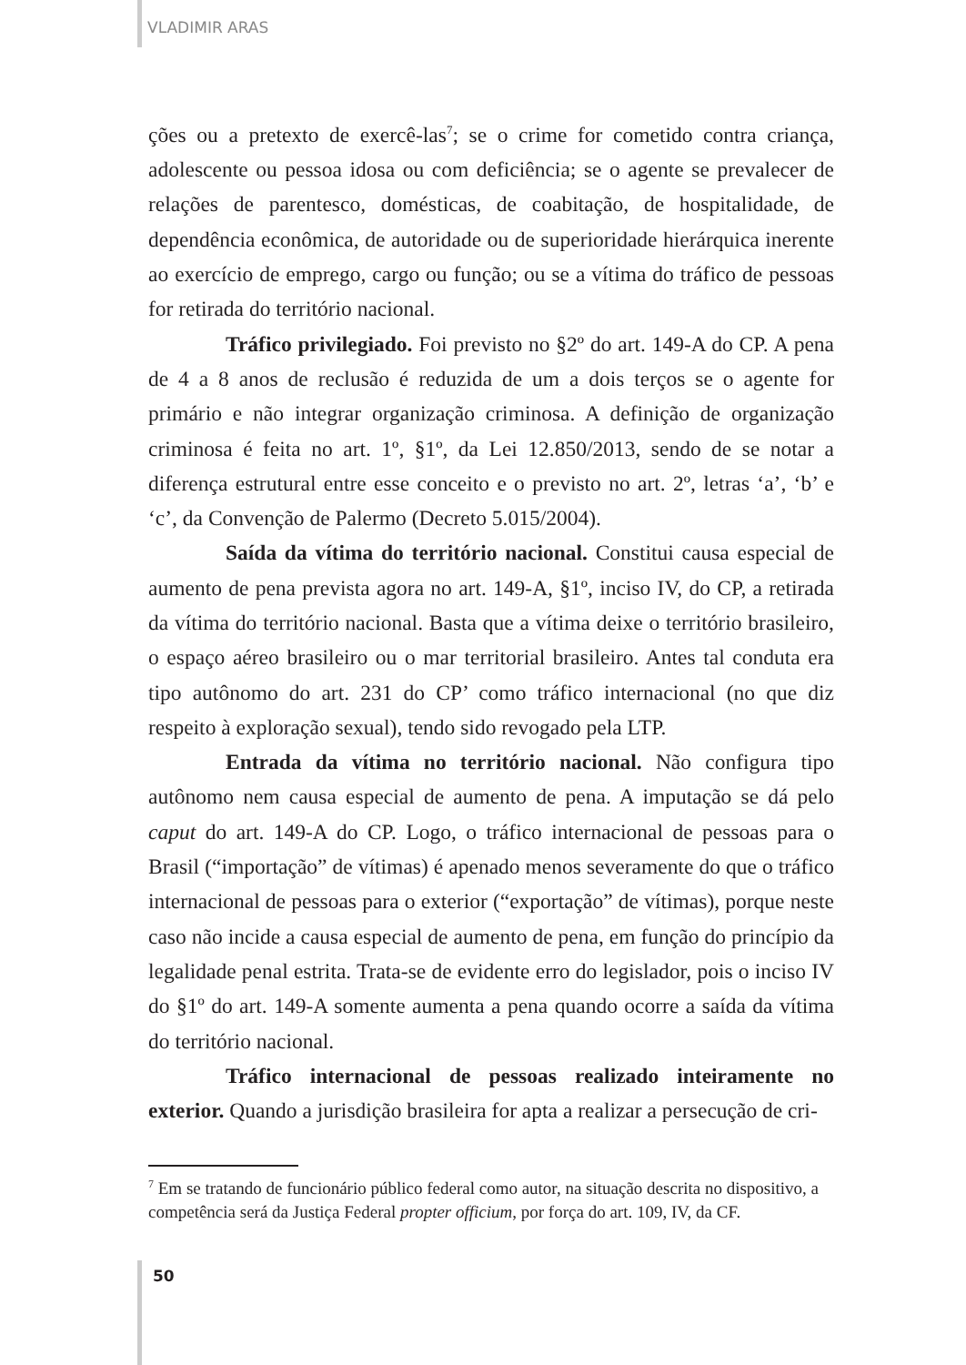VLADIMIR ARAS
ções ou a pretexto de exercê-las<sup>7</sup>; se o crime for cometido contra criança, adolescente ou pessoa idosa ou com deficiência; se o agente se prevalecer de relações de parentesco, domésticas, de coabitação, de hospitalidade, de dependência econômica, de autoridade ou de superioridade hierárquica inerente ao exercício de emprego, cargo ou função; ou se a vítima do tráfico de pessoas for retirada do território nacional.
Tráfico privilegiado. Foi previsto no §2º do art. 149-A do CP. A pena de 4 a 8 anos de reclusão é reduzida de um a dois terços se o agente for primário e não integrar organização criminosa. A definição de organização criminosa é feita no art. 1º, §1º, da Lei 12.850/2013, sendo de se notar a diferença estrutural entre esse conceito e o previsto no art. 2º, letras ‘a’, ‘b’ e ‘c’, da Convenção de Palermo (Decreto 5.015/2004).
Saída da vítima do território nacional. Constitui causa especial de aumento de pena prevista agora no art. 149-A, §1º, inciso IV, do CP, a retirada da vítima do território nacional. Basta que a vítima deixe o território brasileiro, o espaço aéreo brasileiro ou o mar territorial brasileiro. Antes tal conduta era tipo autônomo do art. 231 do CP’ como tráfico internacional (no que diz respeito à exploração sexual), tendo sido revogado pela LTP.
Entrada da vítima no território nacional. Não configura tipo autônomo nem causa especial de aumento de pena. A imputação se dá pelo caput do art. 149-A do CP. Logo, o tráfico internacional de pessoas para o Brasil (“importação” de vítimas) é apenado menos severamente do que o tráfico internacional de pessoas para o exterior (“exportação” de vítimas), porque neste caso não incide a causa especial de aumento de pena, em função do princípio da legalidade penal estrita. Trata-se de evidente erro do legislador, pois o inciso IV do §1º do art. 149-A somente aumenta a pena quando ocorre a saída da vítima do território nacional.
Tráfico internacional de pessoas realizado inteiramente no exterior. Quando a jurisdição brasileira for apta a realizar a persecução de cri-
<sup>7</sup> Em se tratando de funcionário público federal como autor, na situação descrita no dispositivo, a competência será da Justiça Federal propter officium, por força do art. 109, IV, da CF.
50